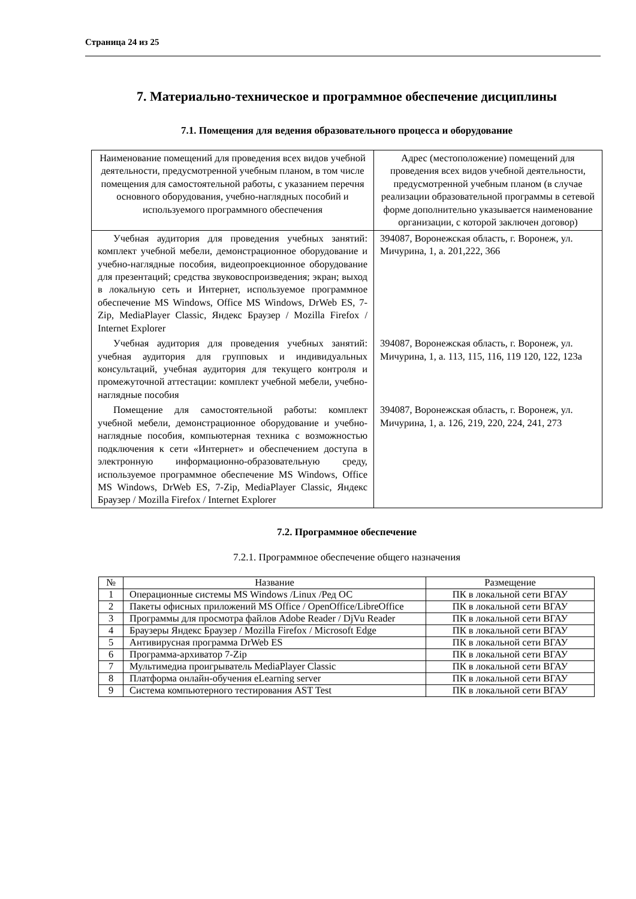Страница 24 из 25
7. Материально-техническое и программное обеспечение дисциплины
7.1. Помещения для ведения образовательного процесса и оборудование
| Наименование помещений для проведения всех видов учебной деятельности, предусмотренной учебным планом, в том числе помещения для самостоятельной работы, с указанием перечня основного оборудования, учебно-наглядных пособий и используемого программного обеспечения | Адрес (местоположение) помещений для проведения всех видов учебной деятельности, предусмотренной учебным планом (в случае реализации образовательной программы в сетевой форме дополнительно указывается наименование организации, с которой заключен договор) |
| --- | --- |
| Учебная аудитория для проведения учебных занятий: комплект учебной мебели, демонстрационное оборудование и учебно-наглядные пособия, видеопроекционное оборудование для презентаций; средства звуковоспроизведения; экран; выход в локальную сеть и Интернет, используемое программное обеспечение MS Windows, Office MS Windows, DrWeb ES, 7-Zip, MediaPlayer Classic, Яндекс Браузер / Mozilla Firefox / Internet Explorer | 394087, Воронежская область, г. Воронеж, ул. Мичурина, 1, а. 201,222, 366 |
| Учебная аудитория для проведения учебных занятий: учебная аудитория для групповых и индивидуальных консультаций, учебная аудитория для текущего контроля и промежуточной аттестации: комплект учебной мебели, учебно-наглядные пособия | 394087, Воронежская область, г. Воронеж, ул. Мичурина, 1, а. 113, 115, 116, 119 120, 122, 123а |
| Помещение для самостоятельной работы: комплект учебной мебели, демонстрационное оборудование и учебно-наглядные пособия, компьютерная техника с возможностью подключения к сети «Интернет» и обеспечением доступа в электронную информационно-образовательную среду, используемое программное обеспечение MS Windows, Office MS Windows, DrWeb ES, 7-Zip, MediaPlayer Classic, Яндекс Браузер / Mozilla Firefox / Internet Explorer | 394087, Воронежская область, г. Воронеж, ул. Мичурина, 1, а. 126, 219, 220, 224, 241, 273 |
7.2. Программное обеспечение
7.2.1. Программное обеспечение общего назначения
| № | Название | Размещение |
| --- | --- | --- |
| 1 | Операционные системы MS Windows /Linux /Ред ОС | ПК в локальной сети ВГАУ |
| 2 | Пакеты офисных приложений MS Office / OpenOffice/LibreOffice | ПК в локальной сети ВГАУ |
| 3 | Программы для просмотра файлов Adobe Reader / DjVu Reader | ПК в локальной сети ВГАУ |
| 4 | Браузеры Яндекс Браузер / Mozilla Firefox / Microsoft Edge | ПК в локальной сети ВГАУ |
| 5 | Антивирусная программа DrWeb ES | ПК в локальной сети ВГАУ |
| 6 | Программа-архиватор 7-Zip | ПК в локальной сети ВГАУ |
| 7 | Мультимедиа проигрыватель MediaPlayer Classic | ПК в локальной сети ВГАУ |
| 8 | Платформа онлайн-обучения eLearning server | ПК в локальной сети ВГАУ |
| 9 | Система компьютерного тестирования AST Test | ПК в локальной сети ВГАУ |